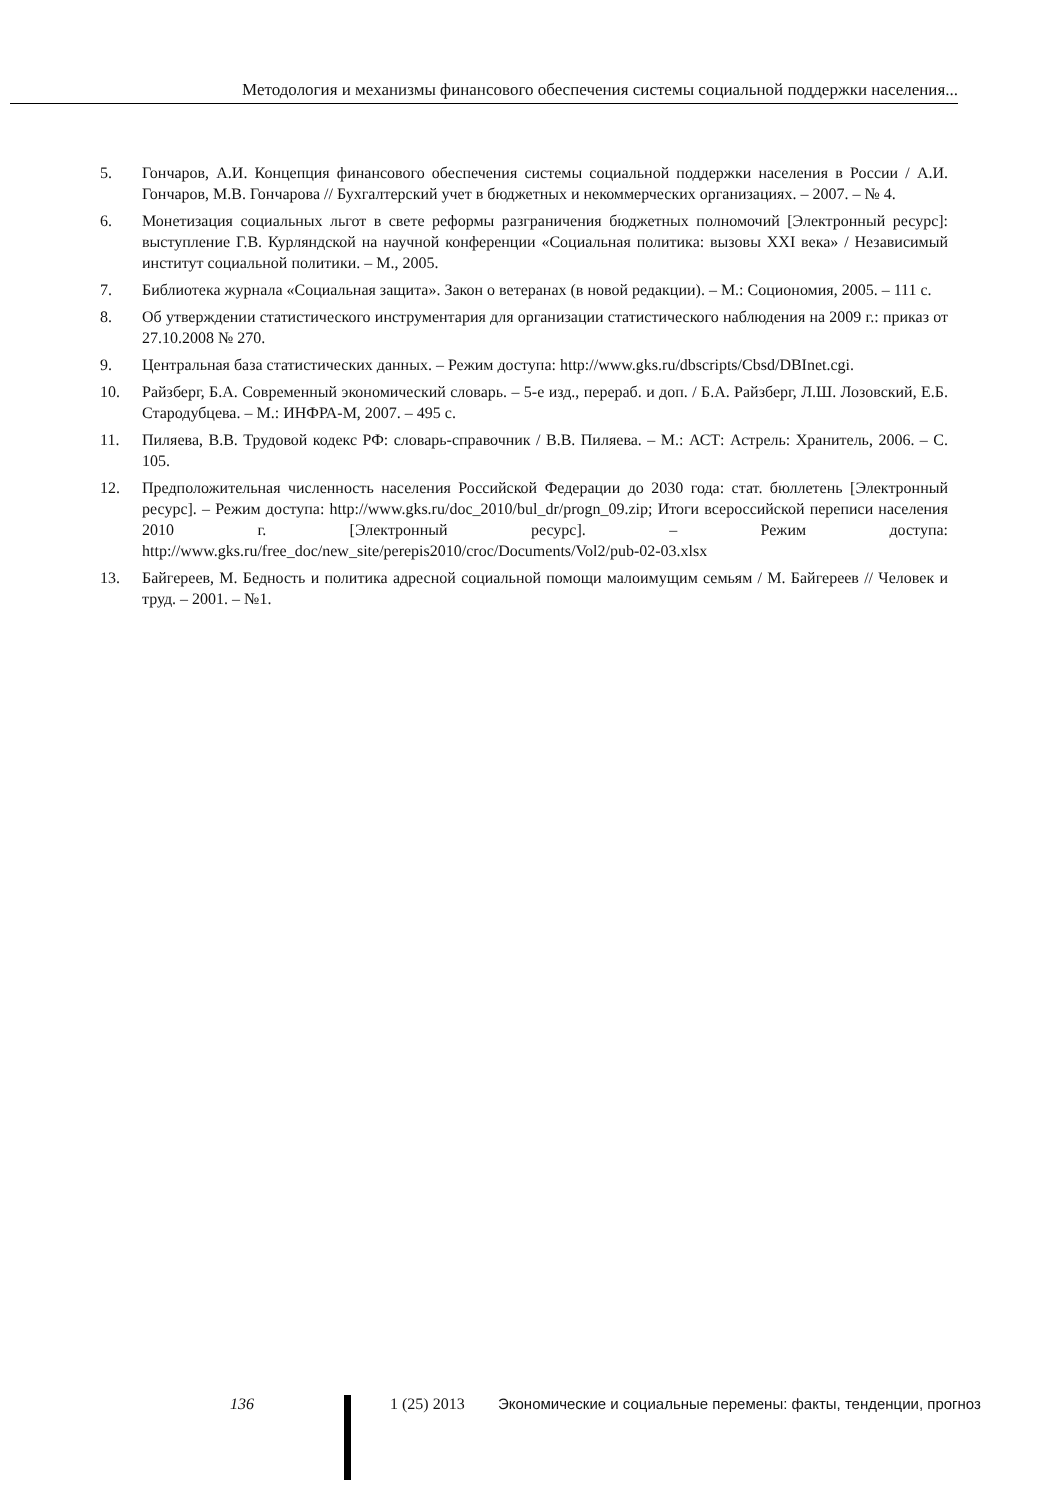Методология и механизмы финансового обеспечения системы социальной поддержки населения...
5. Гончаров, А.И. Концепция финансового обеспечения системы социальной поддержки населения в России / А.И. Гончаров, М.В. Гончарова // Бухгалтерский учет в бюджетных и некоммерческих организациях. – 2007. – № 4.
6. Монетизация социальных льгот в свете реформы разграничения бюджетных полномочий [Электронный ресурс]: выступление Г.В. Курляндской на научной конференции «Социальная политика: вызовы XXI века» / Независимый институт социальной политики. – М., 2005.
7. Библиотека журнала «Социальная защита». Закон о ветеранах (в новой редакции). – М.: Социономия, 2005. – 111 с.
8. Об утверждении статистического инструментария для организации статистического наблюдения на 2009 г.: приказ от 27.10.2008 № 270.
9. Центральная база статистических данных. – Режим доступа: http://www.gks.ru/dbscripts/Cbsd/DBInet.cgi.
10. Райзберг, Б.А. Современный экономический словарь. – 5-е изд., перераб. и доп. / Б.А. Райзберг, Л.Ш. Лозовский, Е.Б. Стародубцева. – М.: ИНФРА-М, 2007. – 495 с.
11. Пиляева, В.В. Трудовой кодекс РФ: словарь-справочник / В.В. Пиляева. – М.: АСТ: Астрель: Хранитель, 2006. – С. 105.
12. Предположительная численность населения Российской Федерации до 2030 года: стат. бюллетень [Электронный ресурс]. – Режим доступа: http://www.gks.ru/doc_2010/bul_dr/progn_09.zip; Итоги всероссийской переписи населения 2010 г. [Электронный ресурс]. – Режим доступа: http://www.gks.ru/free_doc/new_site/perepis2010/croc/Documents/Vol2/pub-02-03.xlsx
13. Байгереев, М. Бедность и политика адресной социальной помощи малоимущим семьям / М. Байгереев // Человек и труд. – 2001. – №1.
136 1 (25) 2013 Экономические и социальные перемены: факты, тенденции, прогноз